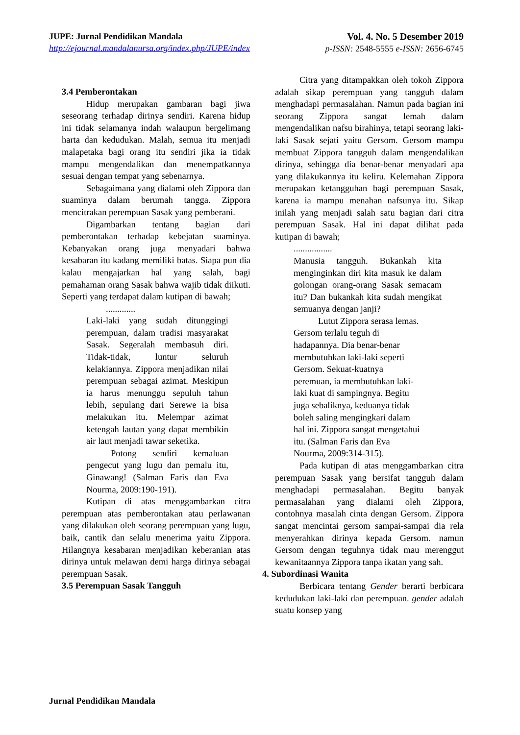JUPE: Jurnal Pendidikan Mandala
http://ejournal.mandalanursa.org/index.php/JUPE/index
Vol. 4. No. 5 Desember 2019
p-ISSN: 2548-5555 e-ISSN: 2656-6745
3.4 Pemberontakan
Hidup merupakan gambaran bagi jiwa seseorang terhadap dirinya sendiri. Karena hidup ini tidak selamanya indah walaupun bergelimang harta dan kedudukan. Malah, semua itu menjadi malapetaka bagi orang itu sendiri jika ia tidak mampu mengendalikan dan menempatkannya sesuai dengan tempat yang sebenarnya.
Sebagaimana yang dialami oleh Zippora dan suaminya dalam berumah tangga. Zippora mencitrakan perempuan Sasak yang pemberani.
Digambarkan tentang bagian dari pemberontakan terhadap kebejatan suaminya. Kebanyakan orang juga menyadari bahwa kesabaran itu kadang memiliki batas. Siapa pun dia kalau mengajarkan hal yang salah, bagi pemahaman orang Sasak bahwa wajib tidak diikuti. Seperti yang terdapat dalam kutipan di bawah;
.............
Laki-laki yang sudah ditunggingi perempuan, dalam tradisi masyarakat Sasak. Segeralah membasuh diri. Tidak-tidak, luntur seluruh kelakiannya. Zippora menjadikan nilai perempuan sebagai azimat. Meskipun ia harus menunggu sepuluh tahun lebih, sepulang dari Serewe ia bisa melakukan itu. Melempar azimat ketengah lautan yang dapat membikin air laut menjadi tawar seketika.
Potong sendiri kemaluan pengecut yang lugu dan pemalu itu, Ginawang! (Salman Faris dan Eva Nourma, 2009:190-191).
Kutipan di atas menggambarkan citra perempuan atas pemberontakan atau perlawanan yang dilakukan oleh seorang perempuan yang lugu, baik, cantik dan selalu menerima yaitu Zippora. Hilangnya kesabaran menjadikan keberanian atas dirinya untuk melawan demi harga dirinya sebagai perempuan Sasak.
3.5 Perempuan Sasak Tangguh
Citra yang ditampakkan oleh tokoh Zippora adalah sikap perempuan yang tangguh dalam menghadapi permasalahan. Namun pada bagian ini seorang Zippora sangat lemah dalam mengendalikan nafsu birahinya, tetapi seorang laki-laki Sasak sejati yaitu Gersom. Gersom mampu membuat Zippora tangguh dalam mengendalikan dirinya, sehingga dia benar-benar menyadari apa yang dilakukannya itu keliru. Kelemahan Zippora merupakan ketangguhan bagi perempuan Sasak, karena ia mampu menahan nafsunya itu. Sikap inilah yang menjadi salah satu bagian dari citra perempuan Sasak. Hal ini dapat dilihat pada kutipan di bawah;
.................
Manusia tangguh. Bukankah kita menginginkan diri kita masuk ke dalam golongan orang-orang Sasak semacam itu? Dan bukankah kita sudah mengikat semuanya dengan janji?
Lutut Zippora serasa lemas.
Gersom terlalu teguh di
hadapannya. Dia benar-benar
membutuhkan laki-laki seperti
Gersom. Sekuat-kuatnya
peremuan, ia membutuhkan laki-
laki kuat di sampingnya. Begitu
juga sebaliknya, keduanya tidak
boleh saling mengingkari dalam
hal ini. Zippora sangat mengetahui
itu. (Salman Faris dan Eva
Nourma, 2009:314-315).
Pada kutipan di atas menggambarkan citra perempuan Sasak yang bersifat tangguh dalam menghadapi permasalahan. Begitu banyak permasalahan yang dialami oleh Zippora, contohnya masalah cinta dengan Gersom. Zippora sangat mencintai gersom sampai-sampai dia rela menyerahkan dirinya kepada Gersom. namun Gersom dengan teguhnya tidak mau merenggut kewanitaannya Zippora tanpa ikatan yang sah.
4. Subordinasi Wanita
Berbicara tentang Gender berarti berbicara kedudukan laki-laki dan perempuan. gender adalah suatu konsep yang
Jurnal Pendidikan Mandala